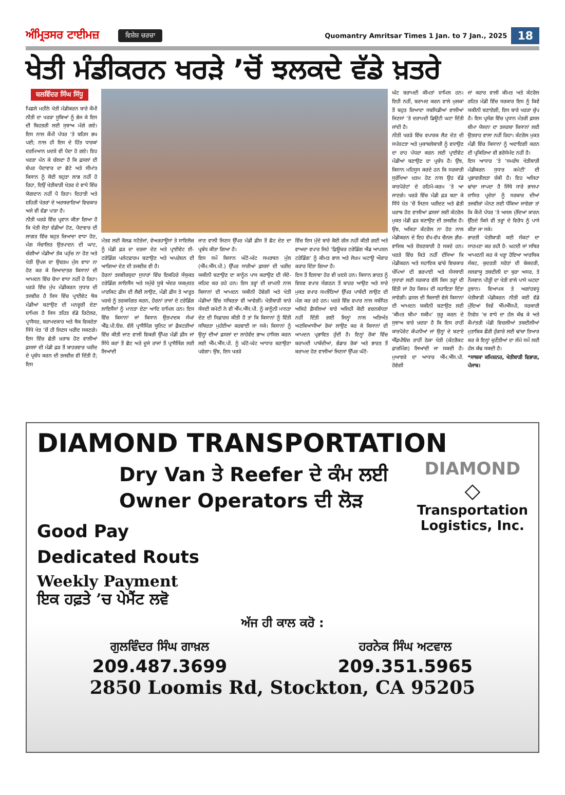ਅੰਮ੍ਰਿਤਸਰ ਟਾਈਮਜ਼
ਵਿਸ਼ੇਸ਼ ਚਰਚਾ
Quomantry Amritsar Times 1 Jan. to 7 Jan., 2025
18
ਖੇਤੀ ਮੰਡੀਕਰਨ ਖਰੜੇ ’ਚੋਂ ਝਲਕਦੇ ਵੱਡੇ ਖ਼ਤਰੇ
ਬਲਵਿੰਦਰ ਸਿੰਘ ਸਿੱਧੂ
ਪਿਛਲੇ ਮਹੀਨੇ ਖੇਤੀ ਮੰਡੀਕਰਨ ਬਾਰੇ ਕੌਮੀ ਨੀਤੀ ਦਾ ਖਰੜਾ ਸੂਬਿਆਂ ਨੂੰ ਭੇਜ ਕੇ ਇਸ ਦੀ ਬਿਹਤਰੀ ਲਈ ਸੁਝਾਅ ਮੰਗੇ ਗਏ। ਇਸ ਨਾਲ ਕੌਮੀ ਪੱਧਰ ’ਤੇ ਬਹਿਸ ਭਖ ਪਈ; ਨਾਲ ਹੀ ਇਸ ਦੇ ਹਿੱਤ ਧਾਰਕਾਂ ਦਰਮਿਆਨ ਖ਼ਦਸ਼ੇ ਵੀ ਪੈਦਾ ਹੋ ਗਏ। ਇਹ ਖਰੜਾ ਮੰਨ ਕੇ ਚੱਲਦਾ ਹੈ ਕਿ ਫ਼ਸਲਾਂ ਦੀ ਬੰਪਰ ਪੈਦਾਵਾਰ ਦਾ ਛੋਟੇ ਅਤੇ ਸੀਮਾਂਤ ਕਿਸਾਨ ਨੂੰ ਕੋਈ ਬਹੁਤਾ ਲਾਭ ਨਹੀਂ ਹੋ ਰਿਹਾ, ਇਉਂ ਖੇਤੀਬਾੜੀ ਖੇਤਰ ਦੇ ਵਾਧੇ ਵਿੱਚ ਯੋਗਦਾਨ ਨਹੀਂ ਪੈ ਰਿਹਾ। ਦਿਹਾਤੀ ਅਤੇ ਸ਼ਹਿਰੀ ਖੇਤਰਾਂ ਦੇ ਅਰਥਚਾਰਿਆਂ ਵਿਚਕਾਰ ਅਜੇ ਵੀ ਵੱਡਾ ਪਾੜਾ ਹੈ।
ਨੀਤੀ ਖਰੜੇ ਵਿੱਚ ਪ੍ਰਵਾਨ ਕੀਤਾ ਗਿਆ ਹੈ ਕਿ ਖੇਤੀ ਜੋਤਾਂ ਵੰਡੀਆਂ ਹੋਣ, ਪੈਦਾਵਾਰ ਦੀ ਲਾਗਤ ਵਿੱਚ ਬਹੁਤ ਜ਼ਿਆਦਾ ਵਾਧਾ ਹੋਣ, ਮੰਗ ਸੰਚਾਲਿਤ ਉਤਪਾਦਨ ਦੀ ਘਾਟ, ਚੰਗੀਆਂ ਮੰਡੀਆਂ ਤੱਕ ਪਹੁੰਚ ਨਾ ਹੋਣ ਅਤੇ ਖੇਤੀ ਉਪਜ ਦਾ ਉਚਤਮ ਮੁੱਲ ਵਾਧਾ ਨਾ ਹੋਣ ਕਰ ਕੇ ਜ਼ਿਆਦਾਤਰ ਕਿਸਾਨਾਂ ਦੀ ਆਮਦਨ ਵਿੱਚ ਚੋਖਾ ਵਾਧਾ ਨਹੀਂ ਹੋ ਰਿਹਾ। ਖਰੜੇ ਵਿੱਚ ਮੁੱਖ ਮੰਡੀਕਰਨ ਸੁਧਾਰ ਦੀ ਤਜਵੀਜ਼ ਹੈ ਜਿਸ ਵਿੱਚ ਪ੍ਰਾਈਵੇਟ ਥੋਕ ਮੰਡੀਆਂ ਬਣਾਉਣ ਦੀ ਮਨਜ਼ੂਰੀ ਦੇਣਾ ਸ਼ਾਮਿਲ ਹੈ ਜਿਸ ਤਹਿਤ ਵੱਡੇ ਰਿਟੇਲਰ, ਪ੍ਰਾਸੈਸਰ, ਬਰਾਮਦਕਾਰ ਅਤੇ ਥੋਕ ਵਿਕਰੇਤਾ ਸਿੱਧੇ ਖੇਤ ’ਚੋਂ ਹੀ ਜਿਣਸ ਖਰੀਦ ਸਕਣਗੇ। ਇਸ ਵਿੱਚ ਛੇਤੀ ਖ਼ਰਾਬ ਹੋਣ ਵਾਲੀਆਂ ਫ਼ਸਲਾਂ ਦੀ ਮੰਡੀ ਫ਼ੜ ਤੋਂ ਬਾਹਰਵਾਰ ਖਰੀਦ ਦੇ ਪ੍ਰਬੰਧ ਕਰਨ ਦੀ ਤਜਵੀਜ਼ ਵੀ ਦਿੱਤੀ ਹੈ; ਇਸ
ਮੰਤਵ ਲਈ ਕੋਲਡ ਸਟੋਰੇਜਾਂ, ਵੇਅਰਹਾਊਸਾਂ ਤੇ ਸਾਇਲੋਜ਼ ਨੂੰ ਮੰਡੀ ਫ਼ੜ ਦਾ ਦਰਜਾ ਦੇਣ ਅਤੇ ਪ੍ਰਾਈਵੇਟ ਈ-ਟਰੇਡਿੰਗ ਪਲੇਟਫਾਰਮ ਬਣਾਉਣ ਅਤੇ ਅਪਰੇਸ਼ਨ ਦੀ ਆਗਿਆ ਦੇਣ ਦੀ ਤਜਵੀਜ਼ ਵੀ ਹੈ।
ਹੋਰਨਾਂ ਤਜਵੀਜ਼ਸ਼ੁਦਾ ਸੁਧਾਰਾਂ ਵਿੱਚ ਇਕਹਿਰੇ ਸੰਯੁਕਤ ਟਰੇਡਿੰਗ ਲਾਇਸੈਂਸ ਅਤੇ ਸਮੁੱਚੇ ਸੂਬੇ ਅੰਦਰ ਯਕਮੁਸ਼ਤ ਮਾਰਕਿਟ ਫ਼ੀਸ ਦੀ ਲੈਵੀ ਲਾਉਣ, ਮੰਡੀ ਫ਼ੀਸ ਤੇ ਆੜ੍ਹਤ ਖਰਚੇ ਨੂੰ ਤਰਕਸੰਗਤ ਕਰਨ, ਹੋਰਨਾਂ ਰਾਜਾਂ ਦੇ ਟਰੇਡਿੰਗ ਲਾਇਸੈਂਸਾਂ ਨੂੰ ਮਾਨਤਾ ਦੇਣਾ ਆਦਿ ਸ਼ਾਮਿਲ ਹਨ। ਇਸ ਵਿੱਚ ਕਿਸਾਨਾਂ ਜਾਂ ਕਿਸਾਨ ਉਤਪਾਦਕ ਸੰਘਾਂ ਐੱਫ.ਪੀ.ਓਜ਼. ਵੱਲੋਂ ਪ੍ਰਾਸੈਸਿੰਗ ਯੂਨਿਟ ਜਾਂ ਫ਼ੈਕਟਰੀਆਂ ਵਿੱਚ ਕੀਤੀ ਜਾਣ ਵਾਲੀ ਵਿਕਰੀ ਉੱਪਰ ਮੰਡੀ ਫ਼ੀਸ ਜਾਂ ਸਿੱਧੇ ਕਰਾਂ ਤੋਂ ਛੋਟ ਅਤੇ ਦੂਜੇ ਰਾਜਾਂ ਤੋਂ ਪ੍ਰਾਸੈਸਿੰਗ ਲਈ ਲਿਆਂਦੀ
ਜਾਣ ਵਾਲੀ ਜਿਣਸ ਉੱਪਰ ਮੰਡੀ ਫ਼ੀਸ ਤੋਂ ਛੋਟ ਦੇਣ ਦਾ ਪ੍ਰਬੰਧ ਕੀਤਾ ਗਿਆ ਹੈ।
ਇਸ ਸਮੇਂ ਕਿਸਾਨ ਘੱਟੋ-ਘੱਟ ਸਮਰਥਨ ਮੁੱਲ (ਐੱਮ.ਐੱਸ.ਪੀ.) ਉੱਪਰ ਸਾਰੀਆਂ ਫ਼ਸਲਾਂ ਦੀ ਖਰੀਦ ਯਕੀਨੀ ਬਣਾਉਣ ਦਾ ਕਾਨੂੰਨ ਪਾਸ ਕਰਾਉਣ ਦੀ ਜੱਦੋ-ਜਹਿਦ ਕਰ ਰਹੇ ਹਨ। ਇਸ ਤਰ੍ਹਾਂ ਦੀ ਜ਼ਾਮਨੀ ਨਾਲ ਕਿਸਾਨਾਂ ਦੀ ਆਮਦਨ ਯਕੀਨੀ ਹੋਵੇਗੀ ਅਤੇ ਖੇਤੀ ਮੰਡੀਆਂ ਵਿੱਚ ਸਥਿਰਤਾ ਵੀ ਆਵੇਗੀ। ਖੇਤੀਬਾੜੀ ਬਾਰੇ ਸੰਸਦੀ ਕਮੇਟੀ ਨੇ ਵੀ ਐੱਮ.ਐੱਸ.ਪੀ. ਨੂੰ ਕਾਨੂੰਨੀ ਮਾਨਤਾ ਦੇਣ ਦੀ ਸਿਫ਼ਾਰਸ਼ ਕੀਤੀ ਹੈ ਤਾਂ ਕਿ ਕਿਸਾਨਾਂ ਨੂੰ ਵਿੱਤੀ ਸਥਿਰਤਾ ਮੁਹੱਈਆ ਕਰਵਾਈ ਜਾ ਸਕੇ। ਕਿਸਾਨਾਂ ਨੂੰ ਉਨ੍ਹਾਂ ਦੀਆਂ ਫ਼ਸਲਾਂ ਦਾ ਲਾਹੇਵੰਦ ਭਾਅ ਹਾਸਿਲ ਕਰਨ ਲਈ ਐੱਮ.ਐੱਸ.ਪੀ. ਨੂੰ ਘੱਟੋ-ਘੱਟ ਆਧਾਰ ਬਣਾਉਣਾ ਪਵੇਗਾ। ਉਂਝ, ਇਸ ਖਰੜੇ
ਵਿੱਚ ਇਸ ਮੁੱਦੇ ਬਾਰੇ ਕੋਈ ਗੱਲ ਨਹੀਂ ਕੀਤੀ ਗਈ ਅਤੇ ਵਾਅਦਾ ਵਪਾਰ ਜਿਹੇ ‘ਫ਼ਿਊਚਰ ਟਰੇਡਿੰਗ ਐਂਡ ਆਪਸ਼ਨ ਟਰੇਡਿੰਗ’ ਨੂੰ ਕੀਮਤ ਭਾਲ ਅਤੇ ਜੋਖ਼ਮ ਘਟਾਊ ਔਜ਼ਾਰ ਕਰਾਰ ਦਿੱਤਾ ਗਿਆ ਹੈ।
ਇਸ ਤੋਂ ਇਲਾਵਾ ਹੋਰ ਵੀ ਖ਼ਦਸ਼ੇ ਹਨ। ਕਿਸਾਨ ਭਾਰਤ ਨੂੰ ਵਿਸ਼ਵ ਵਪਾਰ ਸੰਗਠਨ ਤੋਂ ਬਾਹਰ ਆਉਣ ਅਤੇ ਸਾਰੇ ਮੁਕਤ ਵਪਾਰ ਸਮਝੌਤਿਆਂ ਉੱਪਰ ਪਾਬੰਦੀ ਲਾਉਣ ਦੀ ਮੰਗ ਕਰ ਰਹੇ ਹਨ। ਖਰੜੇ ਵਿੱਚ ਵਪਾਰ ਨਾਲ ਸਬੰਧਿਤ ਅਜਿਹੇ ਫ਼ੈਸਲਿਆਂ ਬਾਰੇ ਅਜਿਹੀ ਕੋਈ ਵਚਨਬੱਧਤਾ ਨਹੀਂ ਦਿੱਤੀ ਗਈ ਜਿਨ੍ਹਾਂ ਨਾਲ ਅਤਿਅੰਤ ਅਣਕਿਆਸੀਆਂ ਰੋਕਾਂ ਲਾਉਣ ਕਰ ਕੇ ਕਿਸਾਨਾਂ ਦੀ ਆਮਦਨ ਪ੍ਰਭਾਵਿਤ ਹੁੰਦੀ ਹੈ। ਇਨ੍ਹਾਂ ਰੋਕਾਂ ਵਿੱਚ ਬਰਾਮਦੀ ਪਾਬੰਦੀਆਂ, ਭੰਡਾਰ ਰੋਕਾਂ ਅਤੇ ਭਾਰਤ ਤੋਂ ਬਰਾਮਦ ਹੋਣ ਵਾਲੀਆਂ ਜਿਣਸਾਂ ਉੱਪਰ ਘੱਟੋ-
ਘੱਟ ਬਰਾਮਦੀ ਕੀਮਤਾਂ ਸ਼ਾਮਿਲ ਹਨ। ਇਹੀ ਨਹੀਂ, ਬਰਾਮਦ ਕਰਨ ਵਾਲੇ ਮੁਲਕਾਂ ਤੋਂ ਬਹੁਤ ਜ਼ਿਆਦਾ ਸਬਸਿਡੀਆਂ ਵਾਲੀਆਂ ਜਿਣਸਾਂ ’ਤੇ ਦਰਾਮਦੀ ਡਿਊਟੀ ਘਟਾ ਦਿੱਤੀ ਜਾਂਦੀ ਹੈ।
ਨੀਤੀ ਖਰੜੇ ਵਿੱਚ ਵਪਾਰਕ ਲੈਣ ਦੇਣ ਦੀ ਸਪੱਸ਼ਟਤਾ ਅਤੇ ਮੁਕਾਬਲੇਬਾਜ਼ੀ ਨੂੰ ਵਧਾਉਣ ਦਾ ਰਾਹ ਪੱਧਰਾ ਕਰਨ ਲਈ ਪ੍ਰਾਈਵੇਟ ਮੰਡੀਆਂ ਬਣਾਉਣ ਦਾ ਪ੍ਰਬੰਧ ਹੈ। ਉਂਝ, ਕਿਸਾਨ ਮਹਿਸੂਸ ਕਰਦੇ ਹਨ ਕਿ ਸਰਕਾਰੀ ਸੁਰੱਖਿਆ ਖ਼ਤਮ ਹੋਣ ਨਾਲ ਉਹ ਵੱਡੇ ਕਾਰਪੋਰੇਟਾਂ ਦੇ ਰਹਿਮੋ-ਕਰਮ ’ਤੇ ਆ ਜਾਣਗੇ। ਖਰੜੇ ਵਿੱਚ ਮੰਡੀ ਫ਼ੜ ਬਣਾ ਕੇ ਸਿੱਧੇ ਖੇਤ ’ਚੋਂ ਜਿਣਸ ਖਰੀਦਣ ਅਤੇ ਛੇਤੀ ਖ਼ਰਾਬ ਹੋਣ ਵਾਲੀਆਂ ਫ਼ਸਲਾਂ ਲਈ ਕੰਟਰੋਲ ਮੁਕਤ ਮੰਡੀ ਫ਼ੜ ਬਣਾਉਣ ਦੀ ਤਜਵੀਜ਼ ਹੈ। ਉਂਝ, ਅਜਿਹਾ ਕੰਟਰੋਲ ਨਾ ਹੋਣ ਨਾਲ ਮੰਡੀਕਰਨ ਦੇ ਇਹ ਵੱਖ-ਵੱਖ ਚੈਨਲ ਗ਼ੈਰ-ਵਾਜਿਬ ਅਤੇ ਸ਼ੋਸ਼ਣਕਾਰੀ ਹੋ ਸਕਦੇ ਹਨ। ਖਰੜੇ ਵਿੱਚ ਕਿਤੇ ਨਹੀਂ ਦੱਸਿਆ ਕਿ ਮੰਡੀਕਰਨ ਅਤੇ ਸਹਾਇਕ ਢਾਂਚੇ ਵਿਚਕਾਰ ਖੱਪਿਆਂ ਦੀ ਭਰਪਾਈ ਅਤੇ ਸੰਸਥਾਈ ਸੁਧਾਰਾਂ ਲਈ ਸਰਕਾਰ ਵੱਲੋਂ ਕਿਸ ਤਰ੍ਹਾਂ ਦੀ ਵਿੱਤੀ ਜਾਂ ਹੋਰ ਕਿਸਮ ਦੀ ਸਹਾਇਤਾ ਦਿੱਤਾ ਜਾਵੇਗੀ। ਫ਼ਸਲ ਦੀ ਬਿਜਾਈ ਵੇਲੇ ਕਿਸਾਨਾਂ ਦੀ ਆਮਦਨ ਯਕੀਨੀ ਬਣਾਉਣ ਲਈ ‘ਕੀਮਤ ਬੀਮਾ ਸਕੀਮ’ ਸ਼ੁਰੂ ਕਰਨ ਦੇ ਸੁਝਾਅ ਬਾਰੇ ਖ਼ਦਸ਼ਾ ਹੈ ਕਿ ਇਸ ਰਾਹੀਂ ਕਾਰਪੋਰੇਟ ਕੰਪਨੀਆਂ ਜਾਂ ਉਨ੍ਹਾਂ ਦੇ ਬਣਾਏ ਐੱਫ਼ਪੀਓਜ਼ ਰਾਹੀਂ ਠੇਕਾ ਖੇਤੀ (ਕੰਟਰੈਕਟ ਫ਼ਾਰਮਿੰਗ) ਲਿਆਂਦੀ ਜਾ ਸਕਦੀ ਹੈ। ਮੁਆਵਜ਼ੇ ਦਾ ਆਧਾਰ ਐੱਮ.ਐੱਸ.ਪੀ. ਹੋਵੇਗੀ
ਜਾਂ ਕਰਾਰ ਵਾਲੀ ਕੀਮਤ ਅਤੇ ਕੰਟਰੋਲ ਰਹਿਤ ਮੰਡੀ ਵਿੱਚ ਸਰਕਾਰ ਇਸ ਨੂੰ ਕਿਵੇਂ ਯਕੀਨੀ ਬਣਾਏਗੀ, ਇਸ ਬਾਰੇ ਖਰੜਾ ਚੁੱਪ ਹੈ। ਇਸ ਪ੍ਰਸੰਗ ਵਿੱਚ ਪ੍ਰਧਾਨ ਮੰਤਰੀ ਫ਼ਸਲ ਬੀਮਾ ਯੋਜਨਾ ਦਾ ਤਜਰਬਾ ਕਿਸਾਨਾਂ ਲਈ ਉਤਸ਼ਾਹ ਵਾਲਾ ਨਹੀਂ ਰਿਹਾ। ਕੰਟਰੋਲ ਮੁਕਤ ਮੰਡੀ ਵਿੱਚ ਕਿਸਾਨਾਂ ਨੂੰ ਅਦਾਇਗੀ ਕਰਨ ਦੀ ਪ੍ਰਕਿਰਿਆ ਵੀ ਭਰੋਸੇਮੰਦ ਨਹੀਂ ਹੈ।
ਇਸ ਆਧਾਰ ’ਤੇ ‘ਸਮਰੱਥ ਖੇਤੀਬਾੜੀ ਮੰਡੀਕਰਨ ਸੁਧਾਰ ਕਮੇਟੀ’ ਦੀ ਪ੍ਰਭਾਵਸ਼ੀਲਤਾ ਸ਼ੱਕੀ ਹੈ। ਇਹ ਅਜਿਹਾ ਢਾਂਚਾ ਜਾਪਦਾ ਹੈ ਜਿੱਥੇ ਸਾਰੇ ਭਾਜਪਾ ਸ਼ਾਸਿਤ ਪ੍ਰਦੇਸ਼ਾਂ ਨੂੰ ਸਰਕਾਰ ਦੀਆਂ ਤਜਵੀਜ਼ਾਂ ਮੰਨਣ ਲਈ ਧੱਕਿਆ ਜਾਵੇਗਾ ਤਾਂ ਕਿ ਕੌਮੀ ਪੱਧਰ ’ਤੇ ਅਸਲ ਮੁੱਦਿਆਂ ਕਾਰਨ ਉੱਠਦੇ ਕਿਸੇ ਵੀ ਤਰ੍ਹਾਂ ਦੇ ਵਿਰੋਧ ਨੂੰ ਪਾਸੇ ਕੀਤਾ ਜਾ ਸਕੇ।
ਭਾਰਤੀ ਖੇਤੀਬਾੜੀ ਕਈ ਸੰਕਟਾਂ ਦਾ ਸਾਹਮਣਾ ਕਰ ਰਹੀ ਹੈ- ਘਟਦੀ ਜਾਂ ਸਥਿਰ ਆਮਦਨੀ ਕਰ ਕੇ ਖੜ੍ਹਾ ਹੋਇਆ ਆਰਥਿਕ ਸੰਕਟ, ਕੁਦਰਤੀ ਸਰੋਤਾਂ ਦੀ ਬੇਕਦਰੀ, ਜਲਵਾਯੂ ਤਬਦੀਲੀ ਦਾ ਬੁਰਾ ਅਸਰ, ਤੇ ਨੌਜਵਾਨ ਪੀੜ੍ਹੀ ਦਾ ਖੇਤੀ ਵਾਲੇ ਪਾਸੇ ਘਟਦਾ ਰੁਝਾਨ। ਵਿਆਪਕ ਤੇ ਅਗਾਂਹਵਧੂ ਖੇਤੀਬਾੜੀ ਮੰਡੀਕਰਨ ਨੀਤੀ ਕਈ ਵੱਡੇ ਮੁੱਦਿਆਂ ਜਿਵੇਂ ਐੱਮਐੱਸਪੀ, ਸਰਕਾਰੀ ਨਿਵੇਸ਼ ’ਚ ਵਾਧੇ ਦਾ ਹੱਲ ਕੱਢ ਕੇ ਅਤੇ ਕੌਮਾਂਤਰੀ ਮੰਡੀ ਵਿਚਲੀਆਂ ਤਬਦੀਲੀਆਂ ਮੁਤਾਬਿਕ ਛੌਰੀ ਹੁੰਗਾਰੇ ਲਈ ਢਾਂਚਾ ਤਿਆਰ ਕਰ ਕੇ ਇਨ੍ਹਾਂ ਚੁਣੌਤੀਆਂ ਦਾ ਲੰਮੇ ਸਮੇਂ ਲਈ ਹੱਲ ਕੱਢ ਸਕਦੀ ਹੈ।
*ਸਾਬਕਾ ਕਮਿਸ਼ਨਰ, ਖੇਤੀਬਾੜੀ ਵਿਭਾਗ, ਪੰਜਾਬ।
DIAMOND TRANSPORTATION
DIAMOND
◇
Transportation
Logistics, Inc.
Dry Van ਤੇ Reefer ਦੇ ਕੰਮ ਲਈ
Owner Operators ਦੀ ਲੋੜ
Good Pay
Dedicated Routs
Weekly Payment
ਇਕ ਹਫ਼ਤੇ ’ਚ ਪੇਮੈਂਟ ਲਵੋ
ਅੱਜ ਹੀ ਕਾਲ ਕਰੋ :
ਗੁਲਵਿੰਦਰ ਸਿੰਘ ਗਾਖ਼ਲ
209.487.3699
ਹਰਨੇਕ ਸਿੰਘ ਅਟਵਾਲ
209.351.5965
2850 Loomis Rd, Stockton, CA 95205